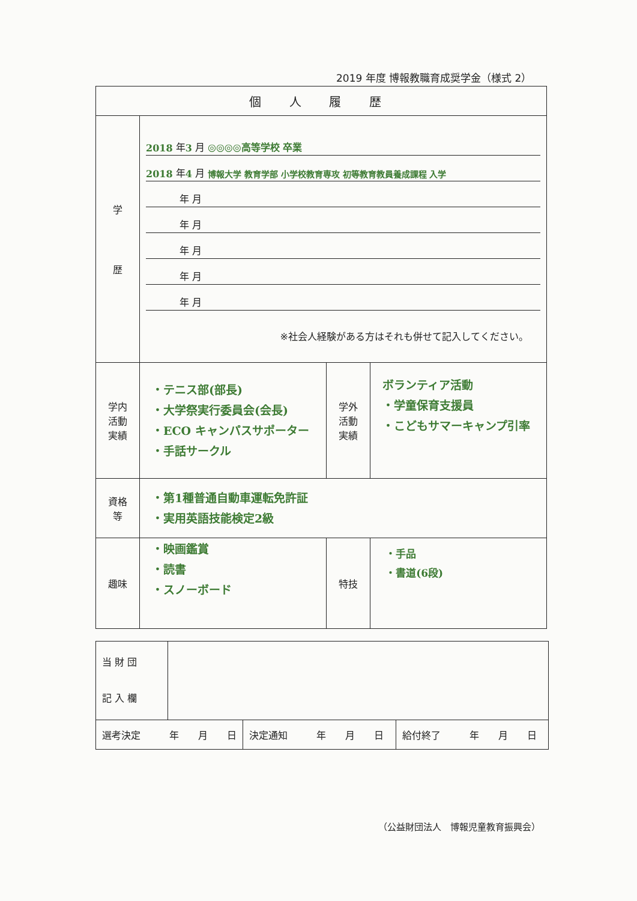2019 年度 博報教職育成奨学金（様式 2）
| 個 人 履 歴 | | | |
| 学 歴 | 2018 年 3 月 ◎◎◎◎高等学校 卒業 2018 年 4 月 博報大学 教育学部 小学校教育専攻 初等教育教員養成課程 入学 年 月 年 月 年 月 年 月 年 月 ※社会人経験がある方はそれも併せて記入してください。 | | |
| 学内 活動 実績 | ・テニス部(部長) ・大学祭実行委員会(会長) ・ECO キャンパスサポーター ・手話サークル | 学外 活動 実績 | ボランティア活動 ・学童保育支援員 ・こどもサマーキャンプ引率 |
| 資格 等 | ・第1種普通自動車運転免許証 ・実用英語技能検定2級 | | |
| 趣味 | ・映画鑑賞 ・読書 ・スノーボード | 特技 | ・手品 ・書道(6段) |
| 当 財 団 記 入 欄 | | | |
| 選考決定 年 月 日 | | 決定通知 年 月 日 | 給付終了 年 月 日 |
（公益財団法人　博報児童教育振興会）